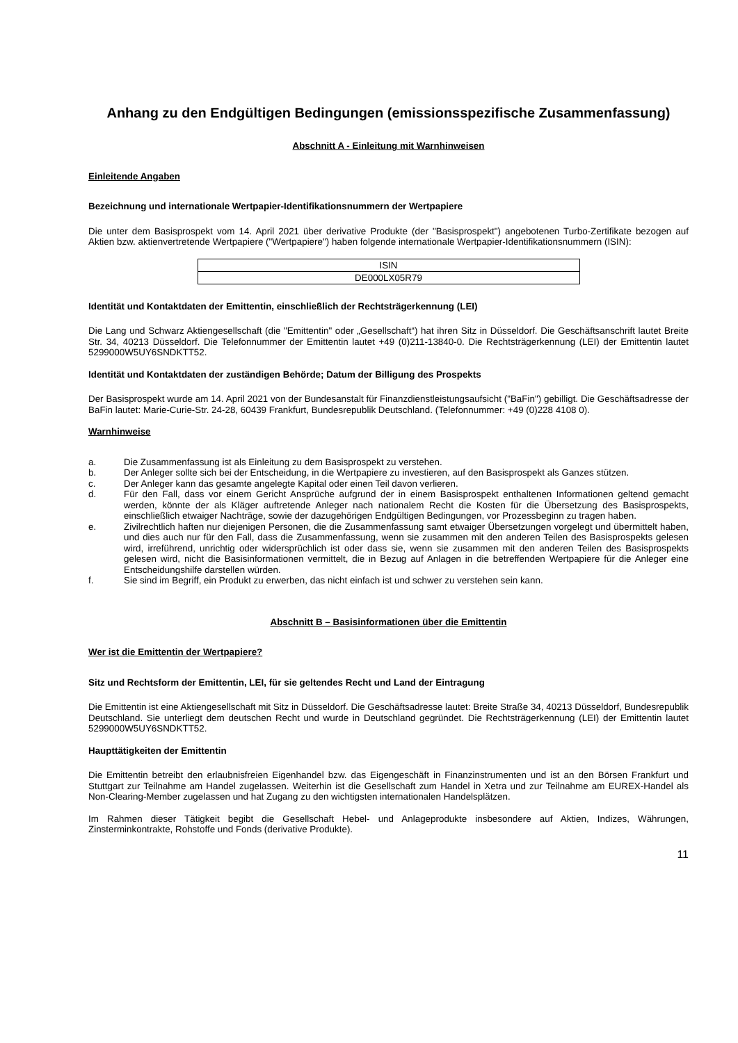Anhang zu den Endgültigen Bedingungen (emissionsspezifische Zusammenfassung)
Abschnitt A - Einleitung mit Warnhinweisen
Einleitende Angaben
Bezeichnung und internationale Wertpapier-Identifikationsnummern der Wertpapiere
Die unter dem Basisprospekt vom 14. April 2021 über derivative Produkte (der "Basisprospekt") angebotenen Turbo-Zertifikate bezogen auf Aktien bzw. aktienvertretende Wertpapiere ("Wertpapiere") haben folgende internationale Wertpapier-Identifikationsnummern (ISIN):
| ISIN |
| DE000LX05R79 |
Identität und Kontaktdaten der Emittentin, einschließlich der Rechtsträgerkennung (LEI)
Die Lang und Schwarz Aktiengesellschaft (die "Emittentin" oder „Gesellschaft“) hat ihren Sitz in Düsseldorf. Die Geschäftsanschrift lautet Breite Str. 34, 40213 Düsseldorf. Die Telefonnummer der Emittentin lautet +49 (0)211-13840-0. Die Rechtsträgerkennung (LEI) der Emittentin lautet 5299000W5UY6SNDKTT52.
Identität und Kontaktdaten der zuständigen Behörde; Datum der Billigung des Prospekts
Der Basisprospekt wurde am 14. April 2021 von der Bundesanstalt für Finanzdienstleistungsaufsicht ("BaFin") gebilligt. Die Geschäftsadresse der BaFin lautet: Marie-Curie-Str. 24-28, 60439 Frankfurt, Bundesrepublik Deutschland. (Telefonnummer: +49 (0)228 4108 0).
Warnhinweise
a. Die Zusammenfassung ist als Einleitung zu dem Basisprospekt zu verstehen.
b. Der Anleger sollte sich bei der Entscheidung, in die Wertpapiere zu investieren, auf den Basisprospekt als Ganzes stützen.
c. Der Anleger kann das gesamte angelegte Kapital oder einen Teil davon verlieren.
d. Für den Fall, dass vor einem Gericht Ansprüche aufgrund der in einem Basisprospekt enthaltenen Informationen geltend gemacht werden, könnte der als Kläger auftretende Anleger nach nationalem Recht die Kosten für die Übersetzung des Basisprospekts, einschließlich etwaiger Nachträge, sowie der dazugehörigen Endgültigen Bedingungen, vor Prozessbeginn zu tragen haben.
e. Zivilrechtlich haften nur diejenigen Personen, die die Zusammenfassung samt etwaiger Übersetzungen vorgelegt und übermittelt haben, und dies auch nur für den Fall, dass die Zusammenfassung, wenn sie zusammen mit den anderen Teilen des Basisprospekts gelesen wird, irreführend, unrichtig oder widersprüchlich ist oder dass sie, wenn sie zusammen mit den anderen Teilen des Basisprospekts gelesen wird, nicht die Basisinformationen vermittelt, die in Bezug auf Anlagen in die betreffenden Wertpapiere für die Anleger eine Entscheidungshilfe darstellen würden.
f. Sie sind im Begriff, ein Produkt zu erwerben, das nicht einfach ist und schwer zu verstehen sein kann.
Abschnitt B – Basisinformationen über die Emittentin
Wer ist die Emittentin der Wertpapiere?
Sitz und Rechtsform der Emittentin, LEI, für sie geltendes Recht und Land der Eintragung
Die Emittentin ist eine Aktiengesellschaft mit Sitz in Düsseldorf. Die Geschäftsadresse lautet: Breite Straße 34, 40213 Düsseldorf, Bundesrepublik Deutschland. Sie unterliegt dem deutschen Recht und wurde in Deutschland gegründet. Die Rechtsträgerkennung (LEI) der Emittentin lautet 5299000W5UY6SNDKTT52.
Haupttätigkeiten der Emittentin
Die Emittentin betreibt den erlaubnisfreien Eigenhandel bzw. das Eigengeschäft in Finanzinstrumenten und ist an den Börsen Frankfurt und Stuttgart zur Teilnahme am Handel zugelassen. Weiterhin ist die Gesellschaft zum Handel in Xetra und zur Teilnahme am EUREX-Handel als Non-Clearing-Member zugelassen und hat Zugang zu den wichtigsten internationalen Handelsplätzen.
Im Rahmen dieser Tätigkeit begibt die Gesellschaft Hebel- und Anlageprodukte insbesondere auf Aktien, Indizes, Währungen, Zinsterminkontrakte, Rohstoffe und Fonds (derivative Produkte).
11